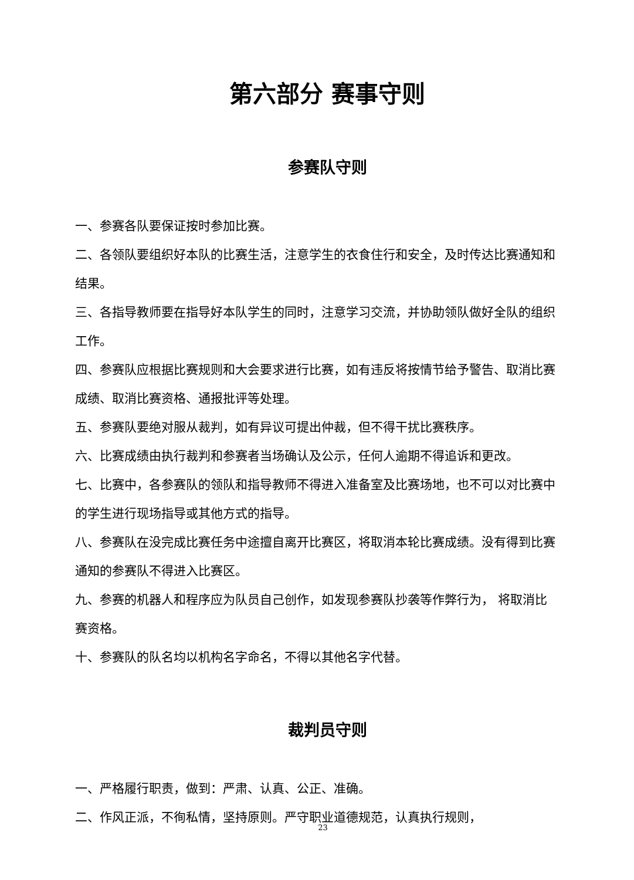第六部分 赛事守则
参赛队守则
一、参赛各队要保证按时参加比赛。
二、各领队要组织好本队的比赛生活，注意学生的衣食住行和安全，及时传达比赛通知和结果。
三、各指导教师要在指导好本队学生的同时，注意学习交流，并协助领队做好全队的组织工作。
四、参赛队应根据比赛规则和大会要求进行比赛，如有违反将按情节给予警告、取消比赛成绩、取消比赛资格、通报批评等处理。
五、参赛队要绝对服从裁判，如有异议可提出仲裁，但不得干扰比赛秩序。
六、比赛成绩由执行裁判和参赛者当场确认及公示，任何人逾期不得追诉和更改。
七、比赛中，各参赛队的领队和指导教师不得进入准备室及比赛场地，也不可以对比赛中的学生进行现场指导或其他方式的指导。
八、参赛队在没完成比赛任务中途擅自离开比赛区，将取消本轮比赛成绩。没有得到比赛通知的参赛队不得进入比赛区。
九、参赛的机器人和程序应为队员自己创作，如发现参赛队抄袭等作弊行为， 将取消比赛资格。
十、参赛队的队名均以机构名字命名，不得以其他名字代替。
裁判员守则
一、严格履行职责，做到：严肃、认真、公正、准确。
二、作风正派，不徇私情，坚持原则。严守职业道德规范，认真执行规则，
23